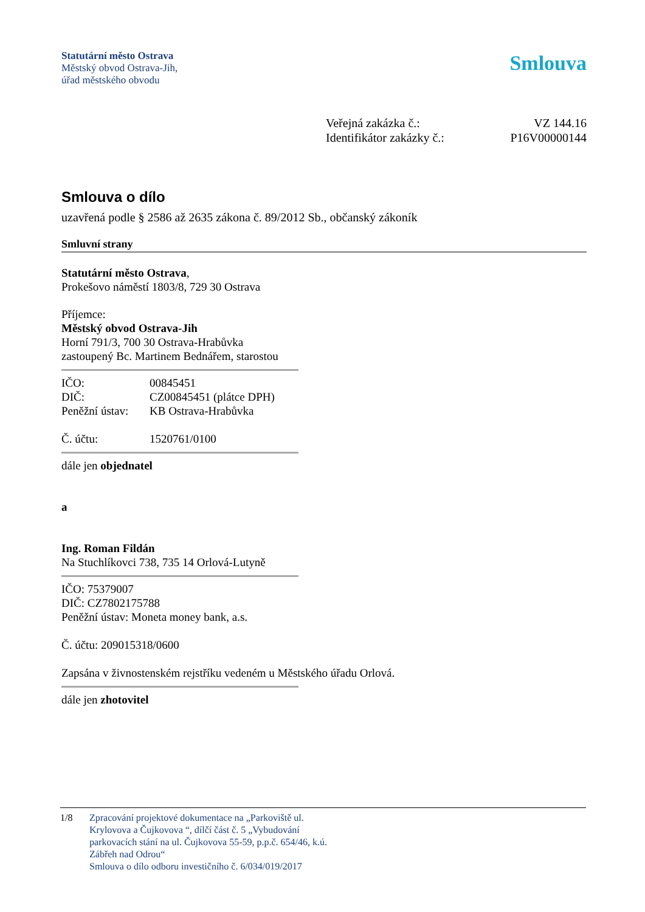Statutární město Ostrava
Městský obvod Ostrava-Jih,
úřad městského obvodu
Smlouva
Veřejná zakázka č.: VZ 144.16
Identifikátor zakázky č.: P16V00000144
Smlouva o dílo
uzavřená podle § 2586 až 2635 zákona č. 89/2012 Sb., občanský zákoník
Smluvní strany
Statutární město Ostrava,
Prokešovo náměstí 1803/8, 729 30 Ostrava
Příjemce:
Městský obvod Ostrava-Jih
Horní 791/3, 700 30 Ostrava-Hrabůvka
zastoupený Bc. Martinem Bednářem, starostou
IČO: 00845451
DIČ: CZ00845451 (plátce DPH)
Peněžní ústav: KB Ostrava-Hrabůvka
Č. účtu: 1520761/0100
dále jen objednatel
a
Ing. Roman Fildán
Na Stuchlíkovci 738, 735 14 Orlová-Lutyně
IČO: 75379007
DIČ: CZ7802175788
Peněžní ústav: Moneta money bank, a.s.
Č. účtu: 209015318/0600
Zapsána v živnostenském rejstříku vedeném u Městského úřadu Orlová.
dále jen zhotovitel
1/8 Zpracování projektové dokumentace na „Parkoviště ul.
Krylovova a Čujkovova “, dílčí část č. 5 „Vybudování
parkovacích stání na ul. Čujkovova 55-59, p.p.č. 654/46, k.ú.
Zábřeh nad Odrou“
Smlouva o dílo odboru investičního č. 6/034/019/2017